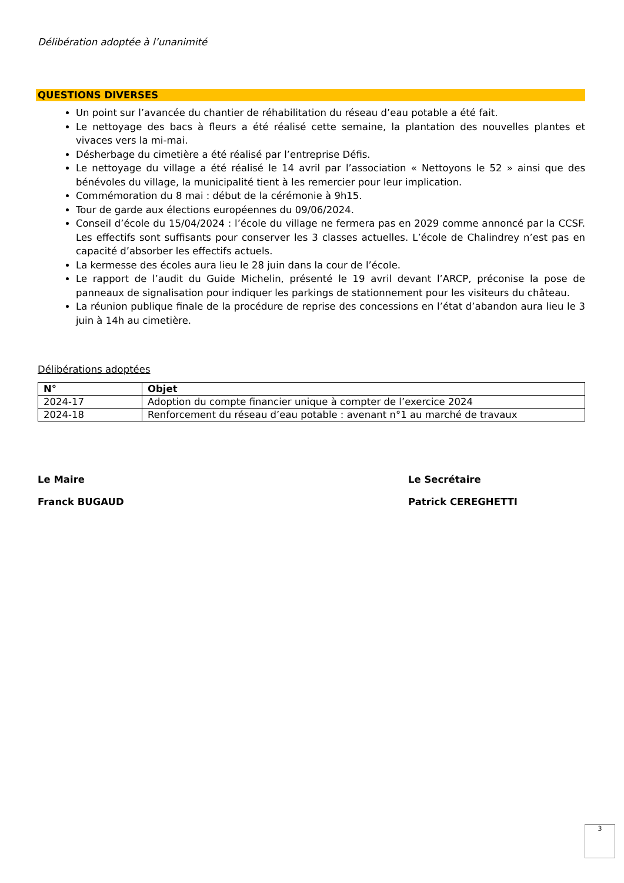Délibération adoptée à l’unanimité
QUESTIONS DIVERSES
Un point sur l’avancée du chantier de réhabilitation du réseau d’eau potable a été fait.
Le nettoyage des bacs à fleurs a été réalisé cette semaine, la plantation des nouvelles plantes et vivaces vers la mi-mai.
Désherbage du cimetière a été réalisé par l’entreprise Défis.
Le nettoyage du village a été réalisé le 14 avril par l’association « Nettoyons le 52 » ainsi que des bénévoles du village, la municipalité tient à les remercier pour leur implication.
Commémoration du 8 mai : début de la cérémonie à 9h15.
Tour de garde aux élections européennes du 09/06/2024.
Conseil d’école du 15/04/2024 : l’école du village ne fermera pas en 2029 comme annoncé par la CCSF. Les effectifs sont suffisants pour conserver les 3 classes actuelles. L’école de Chalindrey n’est pas en capacité d’absorber les effectifs actuels.
La kermesse des écoles aura lieu le 28 juin dans la cour de l’école.
Le rapport de l’audit du Guide Michelin, présenté le 19 avril devant l’ARCP, préconise la pose de panneaux de signalisation pour indiquer les parkings de stationnement pour les visiteurs du château.
La réunion publique finale de la procédure de reprise des concessions en l’état d’abandon aura lieu le 3 juin à 14h au cimetière.
Délibérations adoptées
| N° | Objet |
| --- | --- |
| 2024-17 | Adoption du compte financier unique à compter de l’exercice 2024 |
| 2024-18 | Renforcement du réseau d’eau potable : avenant n°1 au marché de travaux |
Le Maire
Franck BUGAUD
Le Secrétaire
Patrick CEREGHETTI
3